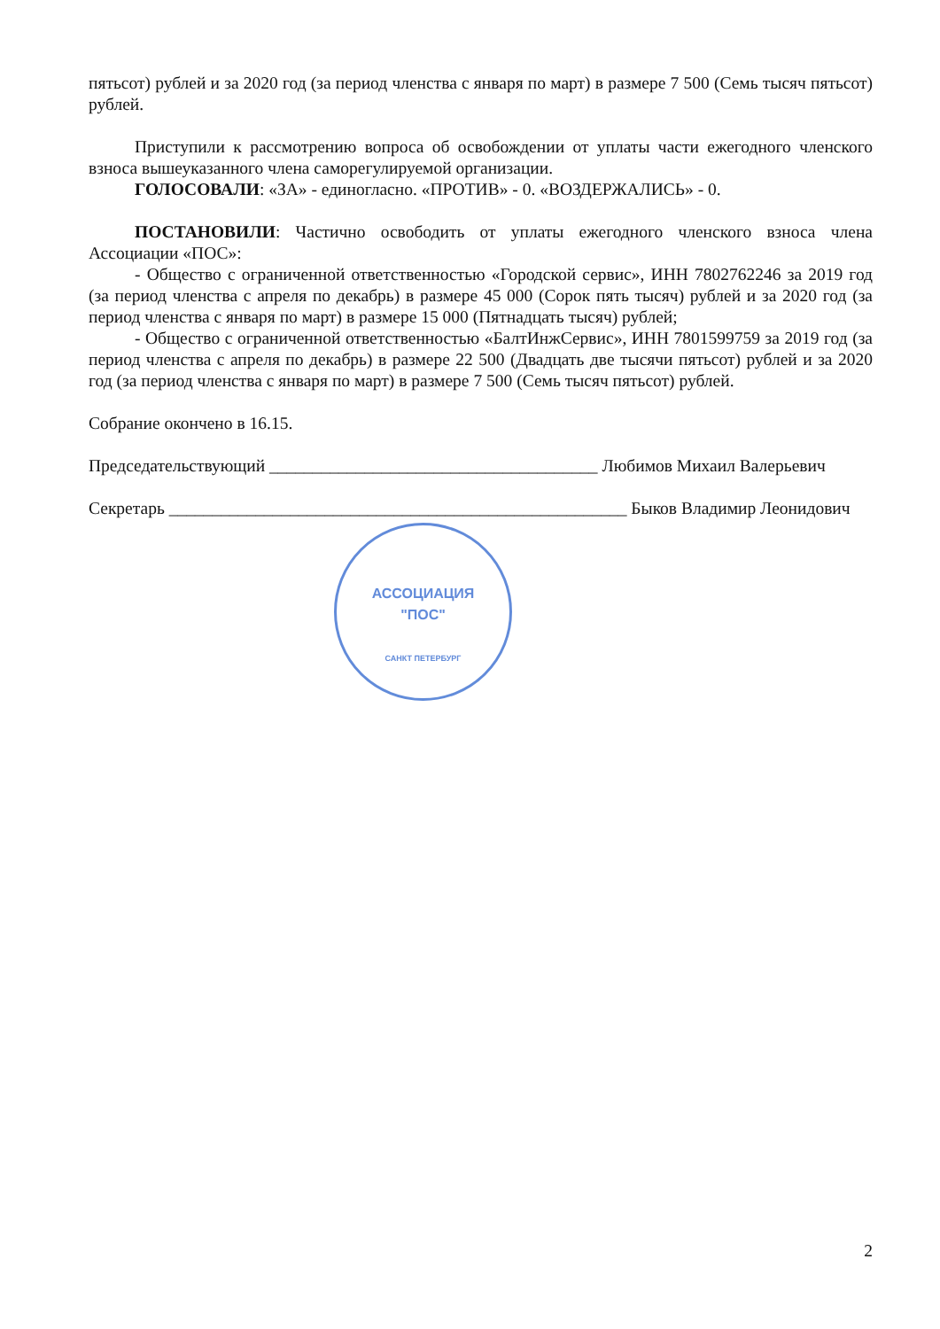АССОЦИАЦИЯ
"ПОС"
САНКТ ПЕТЕРБУРГ
пятьсот) рублей и за 2020 год (за период членства с января по март) в размере 7 500 (Семь тысяч пятьсот) рублей.
Приступили к рассмотрению вопроса об освобождении от уплаты части ежегодного членского взноса вышеуказанного члена саморегулируемой организации.
ГОЛОСОВАЛИ: «ЗА» - единогласно. «ПРОТИВ» - 0. «ВОЗДЕРЖАЛИСЬ» - 0.
ПОСТАНОВИЛИ: Частично освободить от уплаты ежегодного членского взноса члена Ассоциации «ПОС»:
- Общество с ограниченной ответственностью «Городской сервис», ИНН 7802762246 за 2019 год (за период членства с апреля по декабрь) в размере 45 000 (Сорок пять тысяч) рублей и за 2020 год (за период членства с января по март) в размере 15 000 (Пятнадцать тысяч) рублей;
- Общество с ограниченной ответственностью «БалтИнжСервис», ИНН 7801599759 за 2019 год (за период членства с апреля по декабрь) в размере 22 500 (Двадцать две тысячи пятьсот) рублей и за 2020 год (за период членства с января по март) в размере 7 500 (Семь тысяч пятьсот) рублей.
Собрание окончено в 16.15.
Председательствующий ______________________________________ Любимов Михаил Валерьевич
Секретарь _____________________________________________________ Быков Владимир Леонидович
2